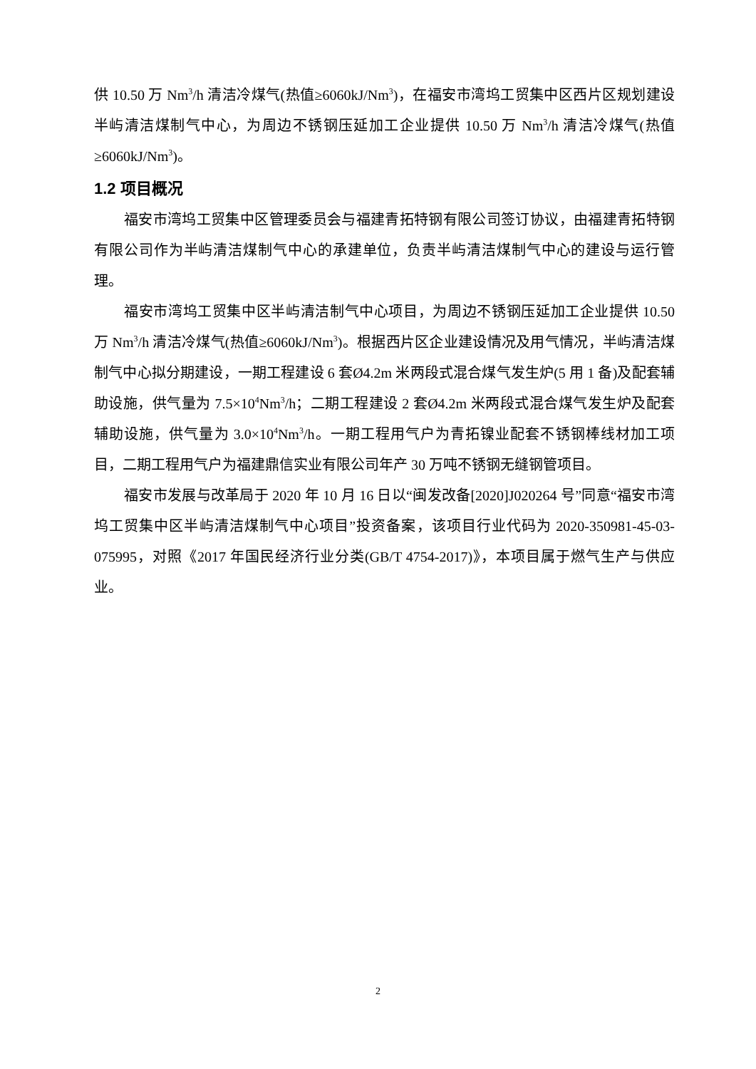供 10.50 万 Nm<sup>3</sup>/h 清洁冷煤气(热值≥6060kJ/Nm<sup>3</sup>)，在福安市湾坞工贸集中区西片区规划建设半屿清洁煤制气中心，为周边不锈钢压延加工企业提供 10.50 万 Nm<sup>3</sup>/h 清洁冷煤气(热值≥6060kJ/Nm<sup>3</sup>)。
1.2 项目概况
福安市湾坞工贸集中区管理委员会与福建青拓特钢有限公司签订协议，由福建青拓特钢有限公司作为半屿清洁煤制气中心的承建单位，负责半屿清洁煤制气中心的建设与运行管理。
福安市湾坞工贸集中区半屿清洁制气中心项目，为周边不锈钢压延加工企业提供 10.50 万 Nm<sup>3</sup>/h 清洁冷煤气(热值≥6060kJ/Nm<sup>3</sup>)。根据西片区企业建设情况及用气情况，半屿清洁煤制气中心拟分期建设，一期工程建设 6 套Ø4.2m 米两段式混合煤气发生炉(5 用 1 备)及配套辅助设施，供气量为 7.5×10<sup>4</sup>Nm<sup>3</sup>/h；二期工程建设 2 套Ø4.2m 米两段式混合煤气发生炉及配套辅助设施，供气量为 3.0×10<sup>4</sup>Nm<sup>3</sup>/h。一期工程用气户为青拓镍业配套不锈钢棒线材加工项目，二期工程用气户为福建鼎信实业有限公司年产 30 万吨不锈钢无缝钢管项目。
福安市发展与改革局于 2020 年 10 月 16 日以“闽发改备[2020]J020264 号”同意“福安市湾坞工贸集中区半屿清洁煤制气中心项目”投资备案，该项目行业代码为 2020-350981-45-03-075995，对照《2017 年国民经济行业分类(GB/T 4754-2017)》，本项目属于燃气生产与供应业。
2